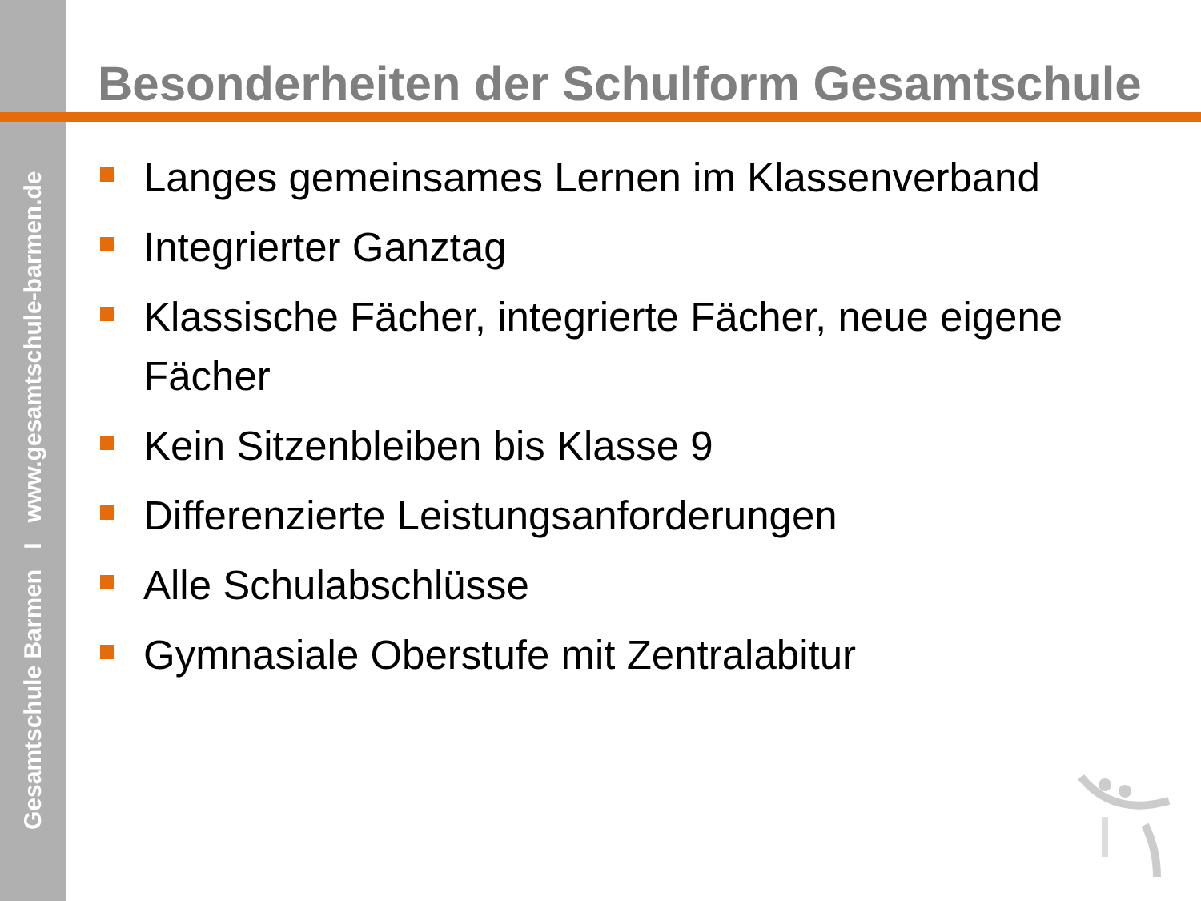Gesamtschule Barmen I www.gesamtschule-barmen.de
Besonderheiten der Schulform Gesamtschule
Langes gemeinsames Lernen im Klassenverband
Integrierter Ganztag
Klassische Fächer, integrierte Fächer, neue eigene Fächer
Kein Sitzenbleiben bis Klasse 9
Differenzierte Leistungsanforderungen
Alle Schulabschlüsse
Gymnasiale Oberstufe mit Zentralabitur